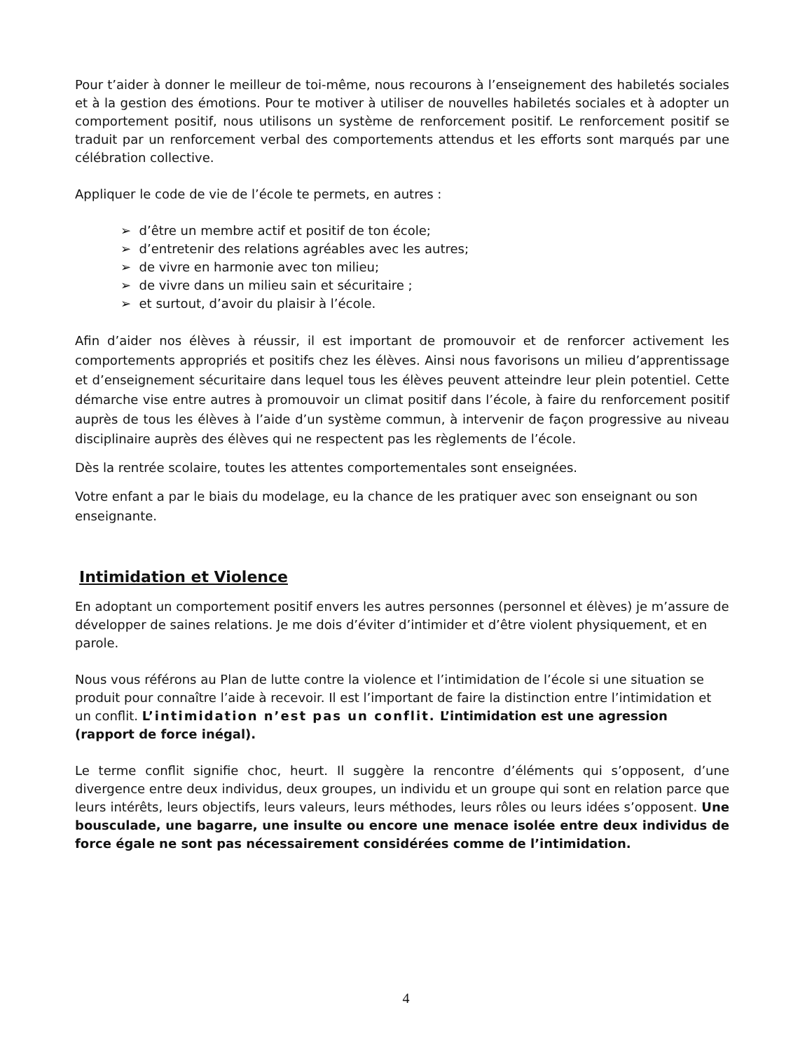Pour t’aider à donner le meilleur de toi-même, nous recourons à l’enseignement des habiletés sociales et à la gestion des émotions. Pour te motiver à utiliser de nouvelles habiletés sociales et à adopter un comportement positif, nous utilisons un système de renforcement positif. Le renforcement positif se traduit par un renforcement verbal des comportements attendus et les efforts sont marqués par une célébration collective.
Appliquer le code de vie de l’école te permets, en autres :
➢ d’être un membre actif et positif de ton école;
➢ d’entretenir des relations agréables avec les autres;
➢ de vivre en harmonie avec ton milieu;
➢ de vivre dans un milieu sain et sécuritaire ;
➢ et surtout, d’avoir du plaisir à l’école.
Afin d’aider nos élèves à réussir, il est important de promouvoir et de renforcer activement les comportements appropriés et positifs chez les élèves. Ainsi nous favorisons un milieu d’apprentissage et d’enseignement sécuritaire dans lequel tous les élèves peuvent atteindre leur plein potentiel. Cette démarche vise entre autres à promouvoir un climat positif dans l’école, à faire du renforcement positif auprès de tous les élèves à l’aide d’un système commun, à intervenir de façon progressive au niveau disciplinaire auprès des élèves qui ne respectent pas les règlements de l’école.
Dès la rentrée scolaire, toutes les attentes comportementales sont enseignées.
Votre enfant a par le biais du modelage, eu la chance de les pratiquer avec son enseignant ou son enseignante.
Intimidation et Violence
En adoptant un comportement positif envers les autres personnes (personnel et élèves) je m’assure de développer de saines relations. Je me dois d’éviter d’intimider et d’être violent physiquement, et en parole.
Nous vous référons au Plan de lutte contre la violence et l’intimidation de l’école si une situation se produit pour connaître l’aide à recevoir. Il est l’important de faire la distinction entre l’intimidation et un conflit. L’intimidation n’est pas un conflit. L’intimidation est une agression (rapport de force inégal).
Le terme conflit signifie choc, heurt. Il suggère la rencontre d’éléments qui s’opposent, d’une divergence entre deux individus, deux groupes, un individu et un groupe qui sont en relation parce que leurs intérêts, leurs objectifs, leurs valeurs, leurs méthodes, leurs rôles ou leurs idées s’opposent. Une bousculade, une bagarre, une insulte ou encore une menace isolée entre deux individus de force égale ne sont pas nécessairement considérées comme de l’intimidation.
4